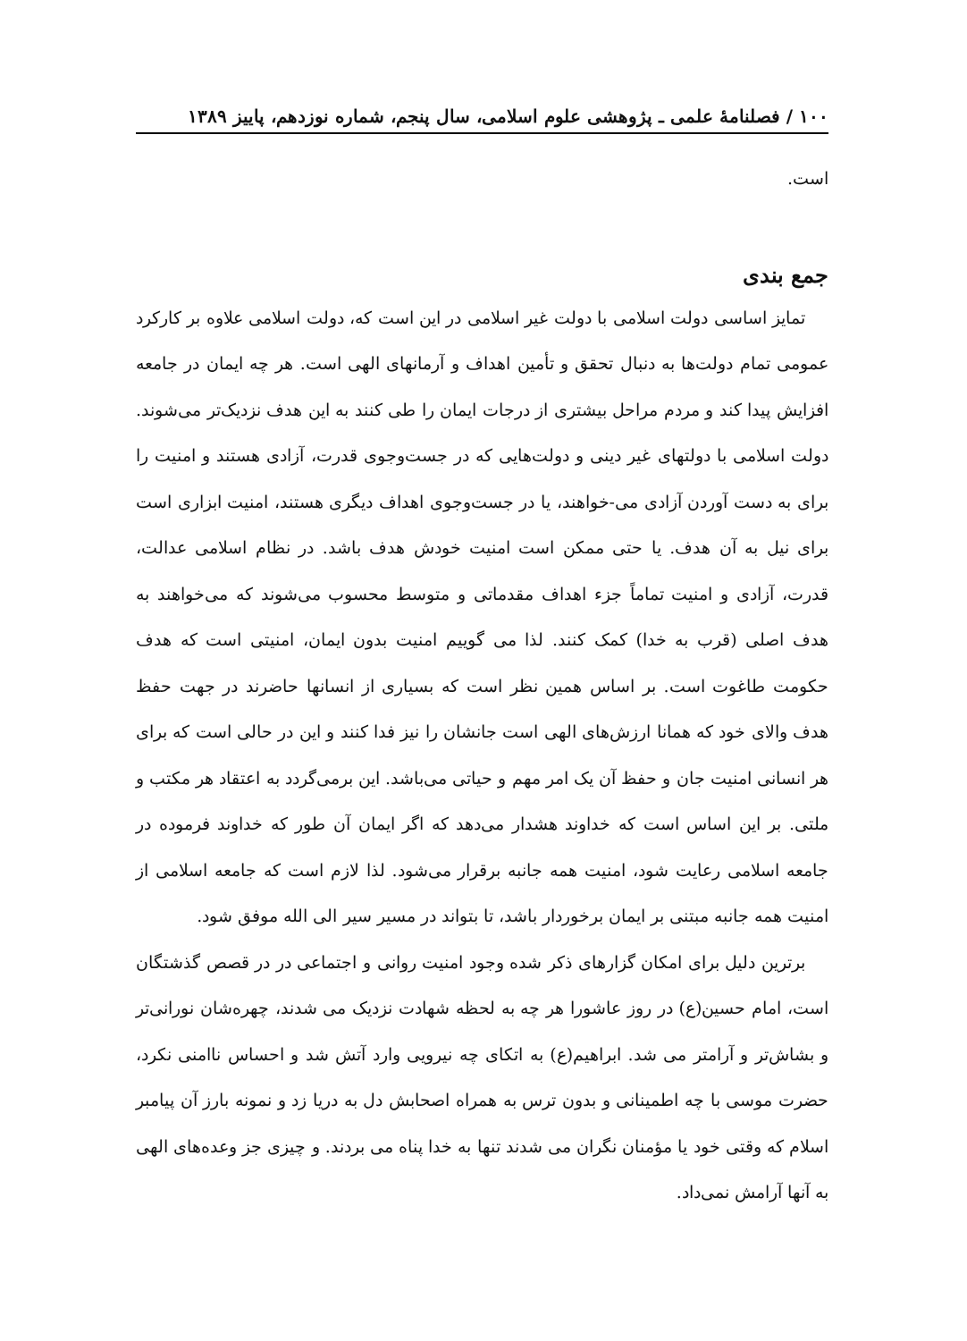۱۰۰ / فصلنامهٔ علمی ـ پژوهشی علوم اسلامی، سال پنجم، شماره نوزدهم، پاییز ۱۳۸۹
است.
جمع بندی
تمایز اساسی دولت اسلامی با دولت غیر اسلامی در این است که، دولت اسلامی علاوه بر کارکرد عمومی تمام دولت‌ها به دنبال تحقق و تأمین اهداف و آرمانهای الهی است. هر چه ایمان در جامعه افزایش پیدا کند و مردم مراحل بیشتری از درجات ایمان را طی کنند به این هدف نزدیک‌تر می‌شوند. دولت اسلامی با دولتهای غیر دینی و دولت‌هایی که در جست‌وجوی قدرت، آزادی هستند و امنیت را برای به دست آوردن آزادی می‌-خواهند، یا در جست‌وجوی اهداف دیگری هستند، امنیت ابزاری است برای نیل به آن هدف. یا حتی ممکن است امنیت خودش هدف باشد. در نظام اسلامی عدالت، قدرت، آزادی و امنیت تماماً جزء اهداف مقدماتی و متوسط محسوب می‌شوند که می‌خواهند به هدف اصلی (قرب به خدا) کمک کنند. لذا می گوییم امنیت بدون ایمان، امنیتی است که هدف حکومت طاغوت است. بر اساس همین نظر است که بسیاری از انسانها حاضرند در جهت حفظ هدف والای خود که همانا ارزش‌های الهی است جانشان را نیز فدا کنند و این در حالی است که برای هر انسانی امنیت جان و حفظ آن یک امر مهم و حیاتی می‌باشد. این برمی‌گردد به اعتقاد هر مکتب و ملتی. بر این اساس است که خداوند هشدار می‌دهد که اگر ایمان آن طور که خداوند فرموده در جامعه اسلامی رعایت شود، امنیت همه جانبه برقرار می‌شود. لذا لازم است که جامعه اسلامی از امنیت همه جانبه مبتنی بر ایمان برخوردار باشد، تا بتواند در مسیر سیر الی الله موفق شود.
برترین دلیل برای امکان گزارهای ذکر شده وجود امنیت روانی و اجتماعی در در قصص گذشتگان است، امام حسین(ع) در روز عاشورا هر چه به لحظه شهادت نزدیک می شدند، چهره‌شان نورانی‌تر و بشاش‌تر و آرامتر می شد. ابراهیم(ع) به اتکای چه نیرویی وارد آتش شد و احساس ناامنی نکرد، حضرت موسی با چه اطمینانی و بدون ترس به همراه اصحابش دل به دریا زد و نمونه بارز آن پیامبر اسلام که وقتی خود یا مؤمنان نگران می شدند تنها به خدا پناه می بردند. و چیزی جز وعده‌های الهی به آنها آرامش نمی‌داد.